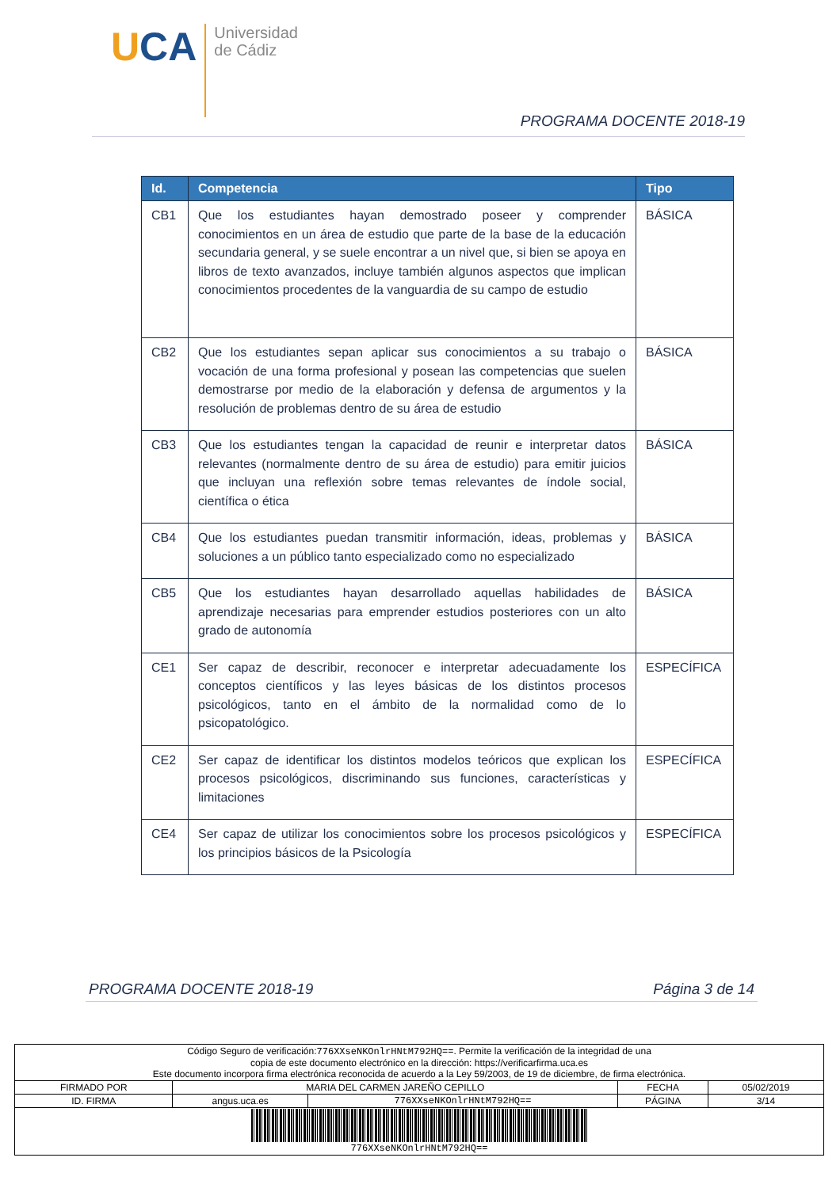UCA
Universidad
de Cádiz
PROGRAMA DOCENTE 2018-19
| Id. | Competencia | Tipo |
| --- | --- | --- |
| CB1 | Que los estudiantes hayan demostrado poseer y comprender conocimientos en un área de estudio que parte de la base de la educación secundaria general, y se suele encontrar a un nivel que, si bien se apoya en libros de texto avanzados, incluye también algunos aspectos que implican conocimientos procedentes de la vanguardia de su campo de estudio | BÁSICA |
| CB2 | Que los estudiantes sepan aplicar sus conocimientos a su trabajo o vocación de una forma profesional y posean las competencias que suelen demostrarse por medio de la elaboración y defensa de argumentos y la resolución de problemas dentro de su área de estudio | BÁSICA |
| CB3 | Que los estudiantes tengan la capacidad de reunir e interpretar datos relevantes (normalmente dentro de su área de estudio) para emitir juicios que incluyan una reflexión sobre temas relevantes de índole social, científica o ética | BÁSICA |
| CB4 | Que los estudiantes puedan transmitir información, ideas, problemas y soluciones a un público tanto especializado como no especializado | BÁSICA |
| CB5 | Que los estudiantes hayan desarrollado aquellas habilidades de aprendizaje necesarias para emprender estudios posteriores con un alto grado de autonomía | BÁSICA |
| CE1 | Ser capaz de describir, reconocer e interpretar adecuadamente los conceptos científicos y las leyes básicas de los distintos procesos psicológicos, tanto en el ámbito de la normalidad como de lo psicopatológico. | ESPECÍFICA |
| CE2 | Ser capaz de identificar los distintos modelos teóricos que explican los procesos psicológicos, discriminando sus funciones, características y limitaciones | ESPECÍFICA |
| CE4 | Ser capaz de utilizar los conocimientos sobre los procesos psicológicos y los principios básicos de la Psicología | ESPECÍFICA |
PROGRAMA DOCENTE 2018-19 Página 3 de 14
| Código Seguro de verificación: 776XXseNKOnlrHNtM792HQ== . Permite la verificación de la integridad de una copia de este documento electrónico en la dirección: https://verificarfirma.uca.es Este documento incorpora firma electrónica reconocida de acuerdo a la Ley 59/2003, de 19 de diciembre, de firma electrónica. | | | | |
| FIRMADO POR | MARIA DEL CARMEN JAREÑO CEPILLO | | FECHA | 05/02/2019 |
| ID. FIRMA | angus.uca.es | 776XXseNKOnlrHNtM792HQ== | PÁGINA | 3/14 |
| 776XXseNKOnlrHNtM792HQ== | | | | |